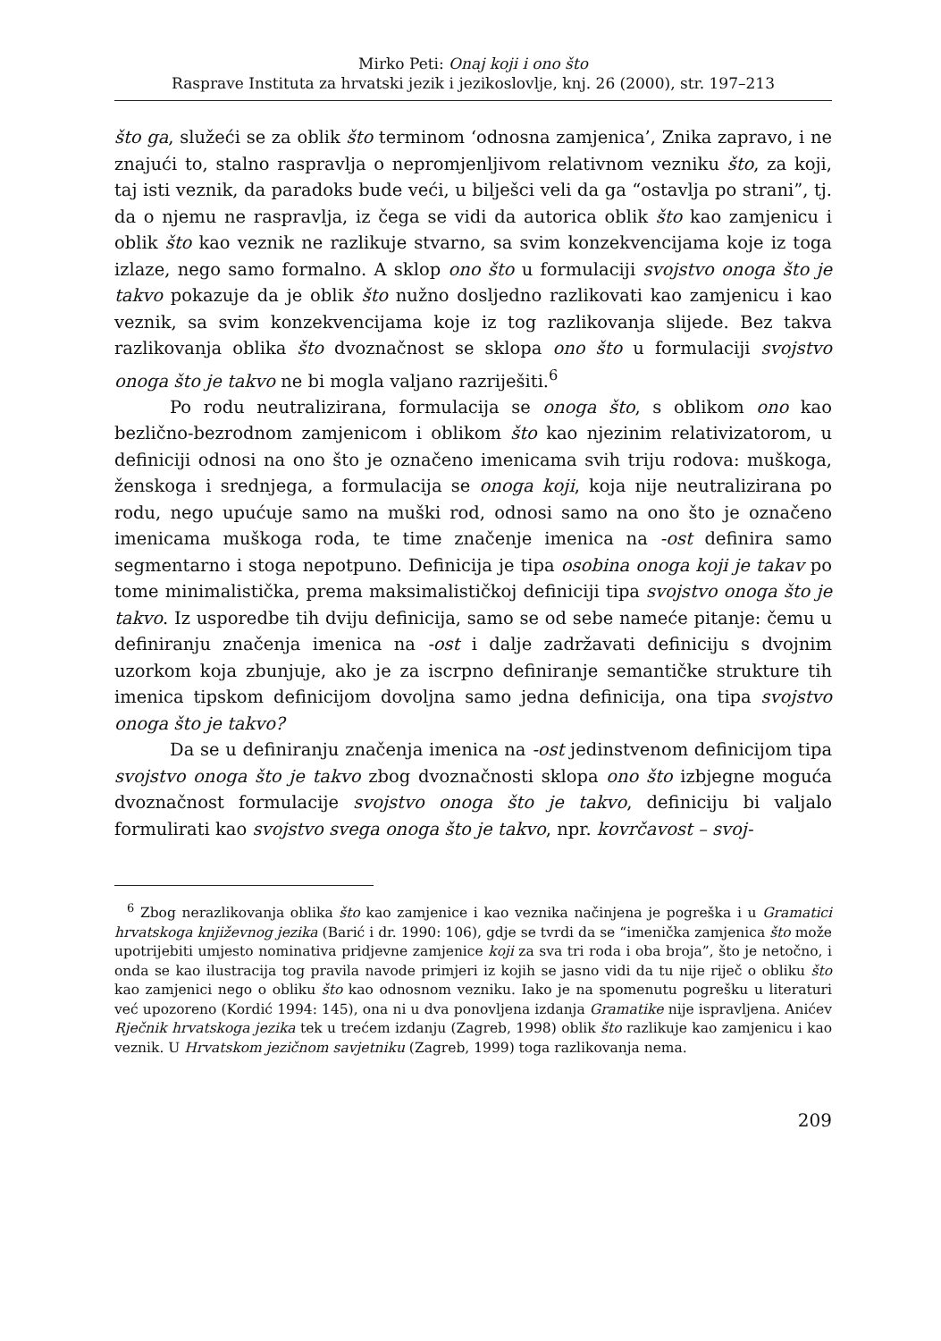Mirko Peti: Onaj koji i ono što
Rasprave Instituta za hrvatski jezik i jezikoslovlje, knj. 26 (2000), str. 197–213
što ga, služeći se za oblik što terminom ‘odnosna zamjenica’, Znika zapravo, i ne znajući to, stalno raspravlja o nepromjenljivom relativnom vezniku što, za koji, taj isti veznik, da paradoks bude veći, u bilješci veli da ga “ostavlja po strani”, tj. da o njemu ne raspravlja, iz čega se vidi da autorica oblik što kao zamjenicu i oblik što kao veznik ne razlikuje stvarno, sa svim konzekvencijama koje iz toga izlaze, nego samo formalno. A sklop ono što u formulaciji svojstvo onoga što je takvo pokazuje da je oblik što nužno dosljedno razlikovati kao zamjenicu i kao veznik, sa svim konzekvencijama koje iz tog razlikovanja slijede. Bez takva razlikovanja oblika što dvoznačnost se sklopa ono što u formulaciji svojstvo onoga što je takvo ne bi mogla valjano razriješiti.<sup>6</sup>
Po rodu neutralizirana, formulacija se onoga što, s oblikom ono kao bezlično-bezrodnom zamjenicom i oblikom što kao njezinim relativizatorom, u definiciji odnosi na ono što je označeno imenicama svih triju rodova: muškoga, ženskoga i srednjega, a formulacija se onoga koji, koja nije neutralizirana po rodu, nego upućuje samo na muški rod, odnosi samo na ono što je označeno imenicama muškoga roda, te time značenje imenica na -ost definira samo segmentarno i stoga nepotpuno. Definicija je tipa osobina onoga koji je takav po tome minimalistička, prema maksimalističkoj definiciji tipa svojstvo onoga što je takvo. Iz usporedbe tih dviju definicija, samo se od sebe nameće pitanje: čemu u definiranju značenja imenica na -ost i dalje zadržavati definiciju s dvojnim uzorkom koja zbunjuje, ako je za iscrpno definiranje semantičke strukture tih imenica tipskom definicijom dovoljna samo jedna definicija, ona tipa svojstvo onoga što je takvo?
Da se u definiranju značenja imenica na -ost jedinstvenom definicijom tipa svojstvo onoga što je takvo zbog dvoznačnosti sklopa ono što izbjegne moguća dvoznačnost formulacije svojstvo onoga što je takvo, definiciju bi valjalo formulirati kao svojstvo svega onoga što je takvo, npr. kovrčavost – svoj-
<sup>6</sup> Zbog nerazlikovanja oblika što kao zamjenice i kao veznika načinjena je pogreška i u Gramatici hrvatskoga književnog jezika (Barić i dr. 1990: 106), gdje se tvrdi da se “imenička zamjenica što može upotrijebiti umjesto nominativa pridjevne zamjenice koji za sva tri roda i oba broja”, što je netočno, i onda se kao ilustracija tog pravila navode primjeri iz kojih se jasno vidi da tu nije riječ o obliku što kao zamjenici nego o obliku što kao odnosnom vezniku. Iako je na spomenutu pogrešku u literaturi već upozoreno (Kordić 1994: 145), ona ni u dva ponovljena izdanja Gramatike nije ispravljena. Anićev Rječnik hrvatskoga jezika tek u trećem izdanju (Zagreb, 1998) oblik što razlikuje kao zamjenicu i kao veznik. U Hrvatskom jezičnom savjetniku (Zagreb, 1999) toga razlikovanja nema.
209